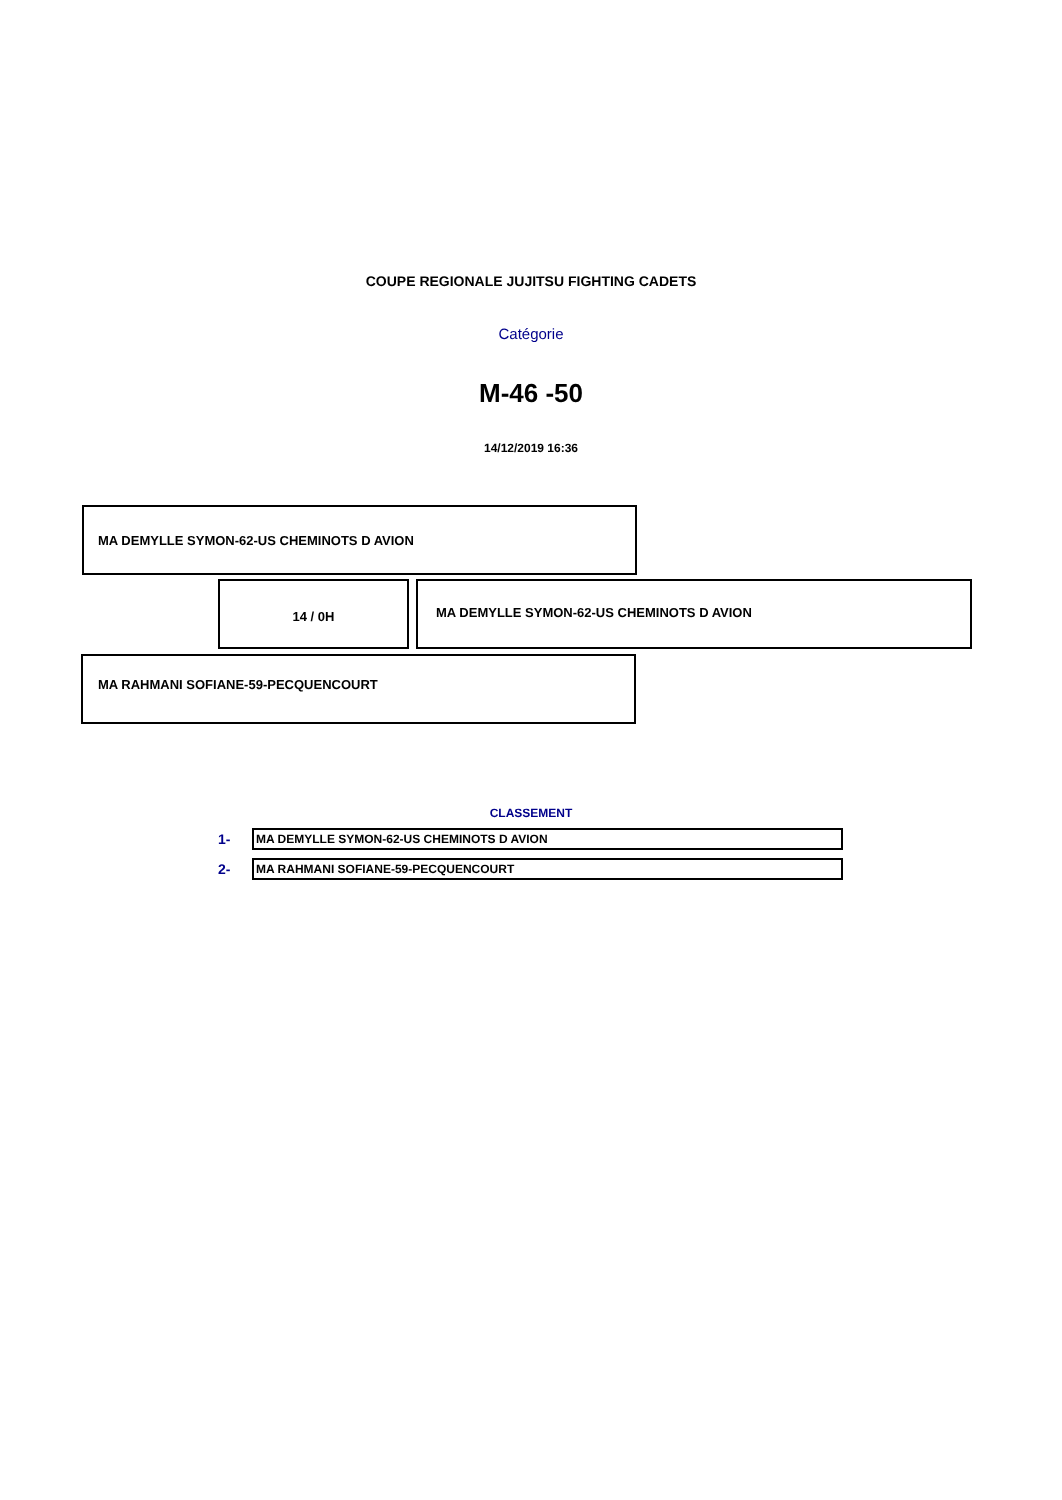COUPE REGIONALE JUJITSU FIGHTING CADETS
Catégorie
M-46 -50
14/12/2019 16:36
MA DEMYLLE SYMON-62-US CHEMINOTS D AVION
14 / 0H
MA DEMYLLE SYMON-62-US CHEMINOTS D AVION
MA RAHMANI SOFIANE-59-PECQUENCOURT
CLASSEMENT
1-
MA DEMYLLE SYMON-62-US CHEMINOTS D AVION
2-
MA RAHMANI SOFIANE-59-PECQUENCOURT